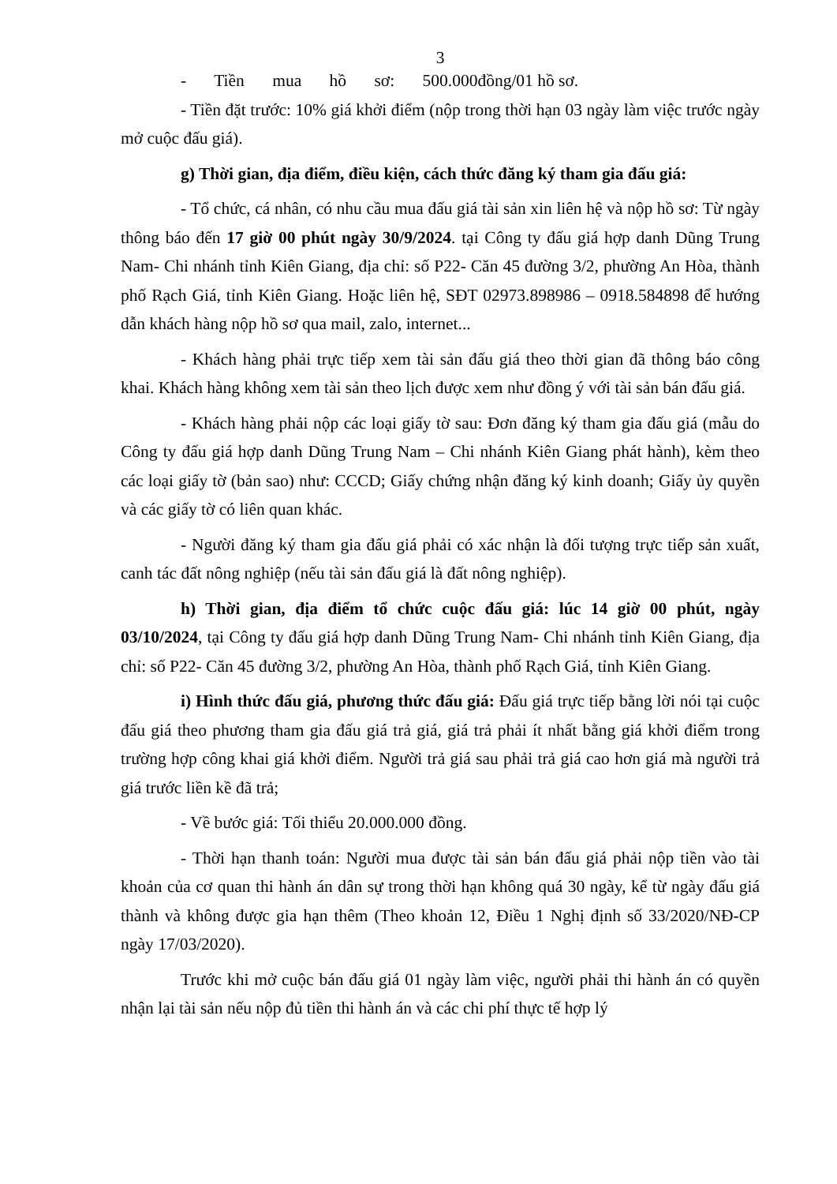3
- Tiền mua hồ sơ: 500.000đồng/01 hồ sơ.
- Tiền đặt trước: 10% giá khởi điểm (nộp trong thời hạn 03 ngày làm việc trước ngày mở cuộc đấu giá).
g) Thời gian, địa điểm, điều kiện, cách thức đăng ký tham gia đấu giá:
- Tổ chức, cá nhân, có nhu cầu mua đấu giá tài sản xin liên hệ và nộp hồ sơ: Từ ngày thông báo đến 17 giờ 00 phút ngày 30/9/2024. tại Công ty đấu giá hợp danh Dũng Trung Nam- Chi nhánh tỉnh Kiên Giang, địa chỉ: số P22- Căn 45 đường 3/2, phường An Hòa, thành phố Rạch Giá, tỉnh Kiên Giang. Hoặc liên hệ, SĐT 02973.898986 – 0918.584898 để hướng dẫn khách hàng nộp hồ sơ qua mail, zalo, internet...
- Khách hàng phải trực tiếp xem tài sản đấu giá theo thời gian đã thông báo công khai. Khách hàng không xem tài sản theo lịch được xem như đồng ý với tài sản bán đấu giá.
- Khách hàng phải nộp các loại giấy tờ sau: Đơn đăng ký tham gia đấu giá (mẫu do Công ty đấu giá hợp danh Dũng Trung Nam – Chi nhánh Kiên Giang phát hành), kèm theo các loại giấy tờ (bản sao) như: CCCD; Giấy chứng nhận đăng ký kinh doanh; Giấy ủy quyền và các giấy tờ có liên quan khác.
- Người đăng ký tham gia đấu giá phải có xác nhận là đối tượng trực tiếp sản xuất, canh tác đất nông nghiệp (nếu tài sản đấu giá là đất nông nghiệp).
h) Thời gian, địa điểm tổ chức cuộc đấu giá: lúc 14 giờ 00 phút, ngày 03/10/2024, tại Công ty đấu giá hợp danh Dũng Trung Nam- Chi nhánh tỉnh Kiên Giang, địa chỉ: số P22- Căn 45 đường 3/2, phường An Hòa, thành phố Rạch Giá, tỉnh Kiên Giang.
i) Hình thức đấu giá, phương thức đấu giá: Đấu giá trực tiếp bằng lời nói tại cuộc đấu giá theo phương tham gia đấu giá trả giá, giá trả phải ít nhất bằng giá khởi điểm trong trường hợp công khai giá khởi điểm. Người trả giá sau phải trả giá cao hơn giá mà người trả giá trước liền kề đã trả;
- Về bước giá: Tối thiểu 20.000.000 đồng.
- Thời hạn thanh toán: Người mua được tài sản bán đấu giá phải nộp tiền vào tài khoản của cơ quan thi hành án dân sự trong thời hạn không quá 30 ngày, kể từ ngày đấu giá thành và không được gia hạn thêm (Theo khoản 12, Điều 1 Nghị định số 33/2020/NĐ-CP ngày 17/03/2020).
Trước khi mở cuộc bán đấu giá 01 ngày làm việc, người phải thi hành án có quyền nhận lại tài sản nếu nộp đủ tiền thi hành án và các chi phí thực tế hợp lý